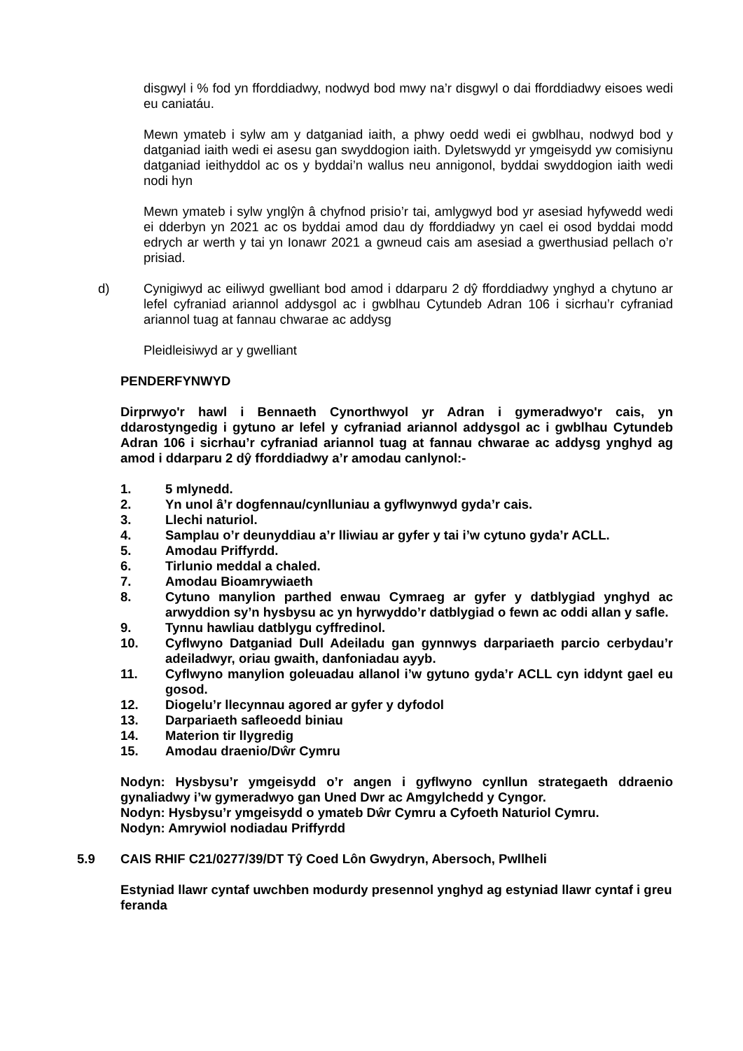disgwyl i % fod yn fforddiadwy, nodwyd bod mwy na’r disgwyl o dai fforddiadwy eisoes wedi eu caniatáu.
Mewn ymateb i sylw am y datganiad iaith, a phwy oedd wedi ei gwblhau, nodwyd bod y datganiad iaith wedi ei asesu gan swyddogion iaith. Dyletswydd yr ymgeisydd yw comisiynu datganiad ieithyddol ac os y byddai’n wallus neu annigonol, byddai swyddogion iaith wedi nodi hyn
Mewn ymateb i sylw ynglŷn â chyfnod prisio’r tai, amlygwyd bod yr asesiad hyfywedd wedi ei dderbyn yn 2021 ac os byddai amod dau dy fforddiadwy yn cael ei osod byddai modd edrych ar werth y tai yn Ionawr 2021 a gwneud cais am asesiad a gwerthusiad pellach o’r prisiad.
d) Cynigiwyd ac eiliwyd gwelliant bod amod i ddarparu 2 dŷ fforddiadwy ynghyd a chytuno ar lefel cyfraniad ariannol addysgol ac i gwblhau Cytundeb Adran 106 i sicrhau’r cyfraniad ariannol tuag at fannau chwarae ac addysg
Pleidleisiwyd ar y gwelliant
PENDERFYNWYD
Dirprwyo'r hawl i Bennaeth Cynorthwyol yr Adran i gymeradwyo'r cais, yn ddarostyngedig i gytuno ar lefel y cyfraniad ariannol addysgol ac i gwblhau Cytundeb Adran 106 i sicrhau’r cyfraniad ariannol tuag at fannau chwarae ac addysg ynghyd ag amod i ddarparu 2 dŷ fforddiadwy a’r amodau canlynol:-
1. 5 mlynedd.
2. Yn unol â’r dogfennau/cynlluniau a gyflwynwyd gyda’r cais.
3. Llechi naturiol.
4. Samplau o’r deunyddiau a’r lliwiau ar gyfer y tai i’w cytuno gyda’r ACLL.
5. Amodau Priffyrdd.
6. Tirlunio meddal a chaled.
7. Amodau Bioamrywiaeth
8. Cytuno manylion parthed enwau Cymraeg ar gyfer y datblygiad ynghyd ac arwyddion sy’n hysbysu ac yn hyrwyddo’r datblygiad o fewn ac oddi allan y safle.
9. Tynnu hawliau datblygu cyffredinol.
10. Cyflwyno Datganiad Dull Adeiladu gan gynnwys darpariaeth parcio cerbydau’r adeiladwyr, oriau gwaith, danfoniadau ayyb.
11. Cyflwyno manylion goleuadau allanol i’w gytuno gyda’r ACLL cyn iddynt gael eu gosod.
12. Diogelu’r llecynnau agored ar gyfer y dyfodol
13. Darpariaeth safleoedd biniau
14. Materion tir llygredig
15. Amodau draenio/Dŵr Cymru
Nodyn: Hysbysu’r ymgeisydd o’r angen i gyflwyno cynllun strategaeth ddraenio gynaliadwy i’w gymeradwyo gan Uned Dwr ac Amgylchedd y Cyngor.
Nodyn: Hysbysu’r ymgeisydd o ymateb Dŵr Cymru a Cyfoeth Naturiol Cymru.
Nodyn: Amrywiol nodiadau Priffyrdd
5.9 CAIS RHIF C21/0277/39/DT Tŷ Coed Lôn Gwydryn, Abersoch, Pwllheli
Estyniad llawr cyntaf uwchben modurdy presennol ynghyd ag estyniad llawr cyntaf i greu feranda